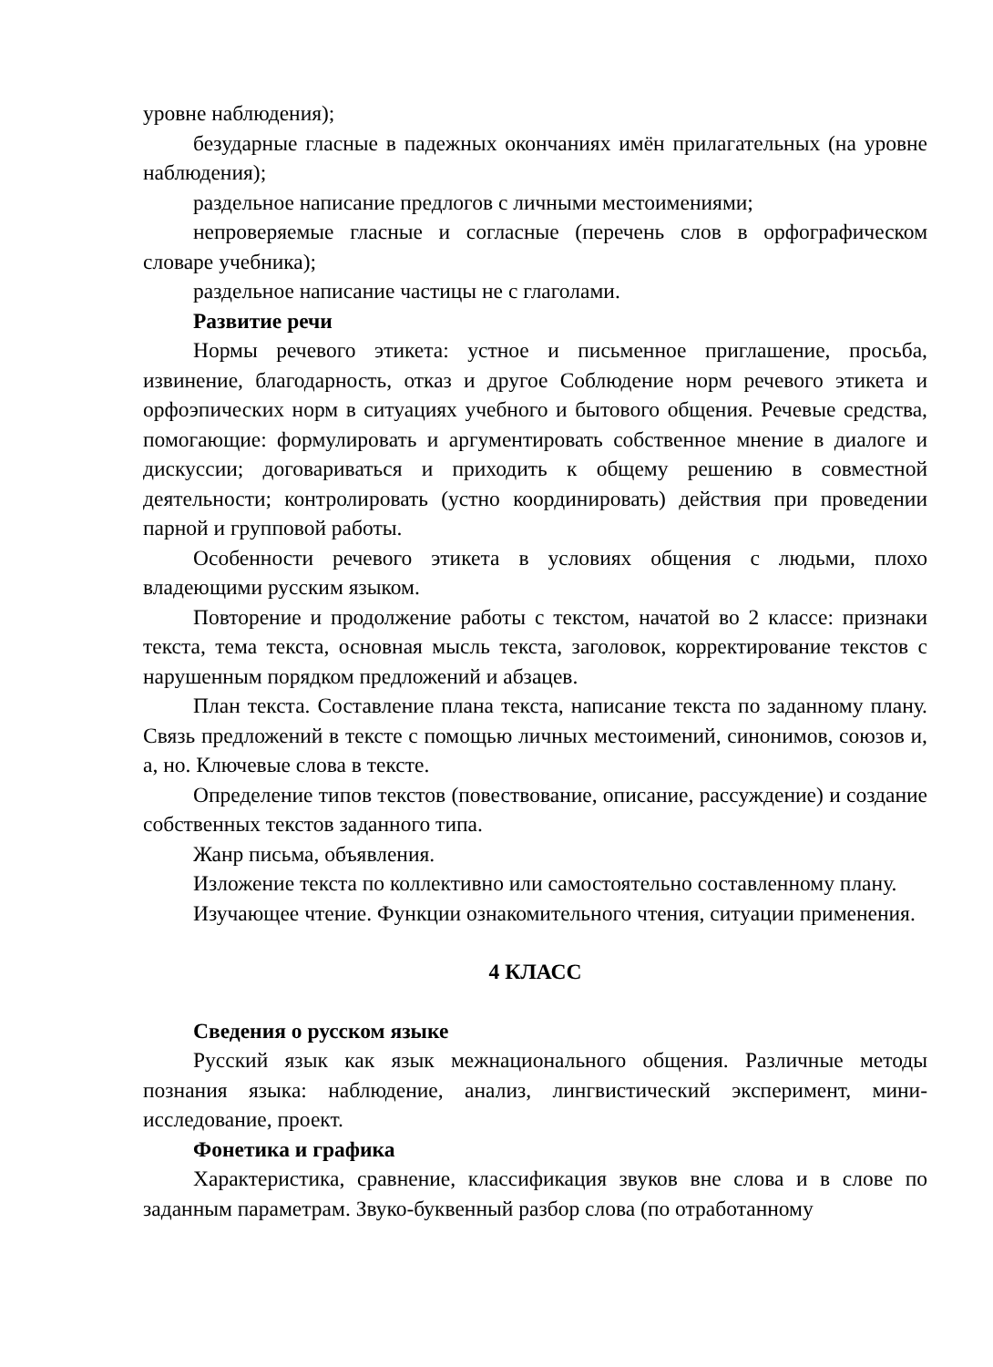уровне наблюдения);
безударные гласные в падежных окончаниях имён прилагательных (на уровне наблюдения);
раздельное написание предлогов с личными местоимениями;
непроверяемые гласные и согласные (перечень слов в орфографическом словаре учебника);
раздельное написание частицы не с глаголами.
Развитие речи
Нормы речевого этикета: устное и письменное приглашение, просьба, извинение, благодарность, отказ и другое Соблюдение норм речевого этикета и орфоэпических норм в ситуациях учебного и бытового общения. Речевые средства, помогающие: формулировать и аргументировать собственное мнение в диалоге и дискуссии; договариваться и приходить к общему решению в совместной деятельности; контролировать (устно координировать) действия при проведении парной и групповой работы.
Особенности речевого этикета в условиях общения с людьми, плохо владеющими русским языком.
Повторение и продолжение работы с текстом, начатой во 2 классе: признаки текста, тема текста, основная мысль текста, заголовок, корректирование текстов с нарушенным порядком предложений и абзацев.
План текста. Составление плана текста, написание текста по заданному плану. Связь предложений в тексте с помощью личных местоимений, синонимов, союзов и, а, но. Ключевые слова в тексте.
Определение типов текстов (повествование, описание, рассуждение) и создание собственных текстов заданного типа.
Жанр письма, объявления.
Изложение текста по коллективно или самостоятельно составленному плану.
Изучающее чтение. Функции ознакомительного чтения, ситуации применения.
4 КЛАСС
Сведения о русском языке
Русский язык как язык межнационального общения. Различные методы познания языка: наблюдение, анализ, лингвистический эксперимент, мини-исследование, проект.
Фонетика и графика
Характеристика, сравнение, классификация звуков вне слова и в слове по заданным параметрам. Звуко-буквенный разбор слова (по отработанному